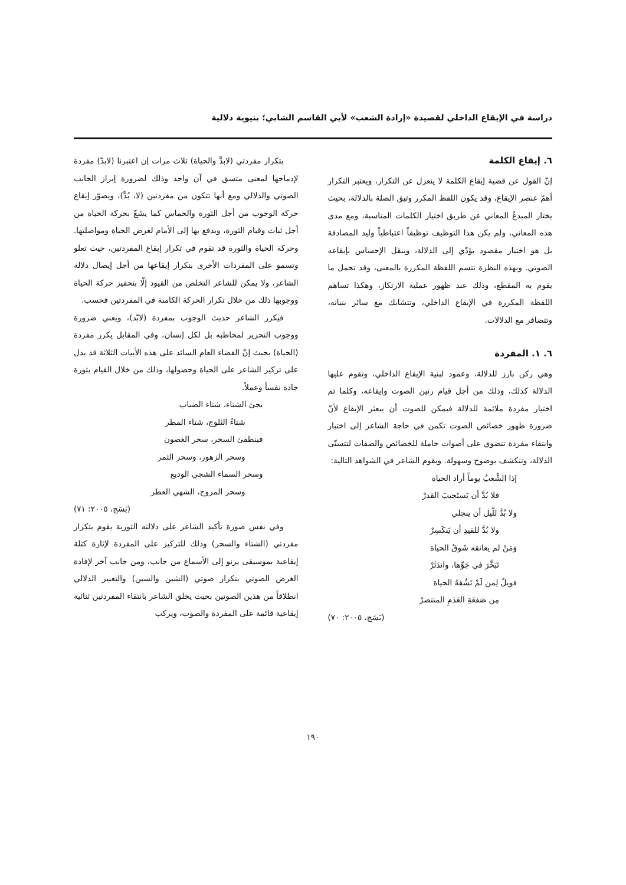دراسة في الإيقاع الداخلي لقصيدة «إرادة الشعب» لأبي القاسم الشابي؛ بنيوية دلالية
٦. إيقاع الكلمة
إنّ القول عن قضية إيقاع الكلمة لا ينعزل عن التكرار، ويعتبر التكرار أهمّ عنصر الإيقاع، وقد يكون اللفظ المكرر وثيق الصلة بالدلالة، بحيث يختار المبدعُ المعاني عن طريق اختيار الكلمات المناسبة، ومع مدى هذه المعاني، ولم يكن هذا التوظيف توظيفاً اعتباطياً وليد المصادفة بل هو اختيار مقصود يؤدّي إلى الدلالة، وينقل الإحساس بإيقاعه الصوتي. وبهذه النظرة تتسم اللفظة المكررة بالمعنى، وقد تحمل ما يقوم به المقطع، وذلك عند ظهور عملية الارتكاز، وهكذا تساهم اللفظة المكررة في الإيقاع الداخلي، وتتشابك مع سائر بنياته، وتتضافر مع الدلالات.
٦. ١. المفردة
وهي ركن بارز للدلالة، وعمود لبنية الإيقاع الداخلي، وتقوم عليها الدلالة كذلك، وذلك من أجل قيام رنين الصوت وإيقاعه، وكلما تم اختيار مفردة ملائمة للدلالة فيمكن للصوت أن يبعثر الإيقاع لأنّ ضرورة ظهور خصائص الصوت تكمن في حاجة الشاعر إلى اختيار وانتقاء مفردة تنضوي على أصوات حاملة للخصائص والصفات لتتسنّى الدلالة، وتنكشف بوضوح وسهولة. ويقوم الشاعر في الشواهد التالية:
إذا الشَّعبُ يوماً أراد الحياة
فلا بُدَّ أن يَستَجيبَ القدرْ
ولا بُدَّ للّيل أن ينجلي
ولا بُدَّ للقيدِ أن يَنكَسِرْ
وَمَنْ لم يعانقه شَوقُ الحياة
تَبَخَّرَ في جَوِّها، واندَثَرْ
فويلٌ لِمن لَمْ تَشُقهُ الحياة
مِن صَفعَةِ العَدَمِ المنتصرْ
(بَسَج، ٢٠٠٥: ٧٠)
بتكرار مفردتي (لابدَّ والحياة) ثلاث مرات إن اعتبرنا (لابدّ) مفردة لإدماجها لمعنى متسق في آن واحد وذلك لضرورة إبراز الجانب الصوتي والدلالي ومع أنها تتكون من مفردتين (لا، بُدَّ)، ويصوّر إيقاع حركة الوجوب من أجل الثورة والحماس كما يشعّ بحركة الحياة من أجل ثبات وقيام الثورة، ويدفع بها إلى الأمام لغرض الحياة ومواصلتها. وحركة الحياة والثورة قد تقوم في تكرار إيقاع المفردتين، حيث تعلو وتسمو على المفردات الأخرى بتكرار إيقاعها من أجل إيصال دلالة الشاعر، ولا يمكن للشاعر التخلص من القيود إلّا بتحفيز حركة الحياة ووجوبها ذلك من خلال تكرار الحركة الكامنة في المفردتين فحسب.
فيكرر الشاعر حديث الوجوب بمفردة (لابّد)، ويعني ضرورة ووجوب التحرير لمخاطبه بل لكل إنسان، وفي المقابل يكرر مفردة (الحياة) بحيث إنّ الفضاء العام السائد على هذه الأبيات الثلاثة قد يدل على تركيز الشاعر على الحياة وحصولها، وذلك من خلال القيام بثورة جادة نفساً وعملاً.
يجئ الشتاء، شتاء الضباب
شتاءُ الثلوج، شتاء المطر
فينطفئ السحر، سحر الغصون
وسحر الزهور، وسحر الثمر
وسحر السماء الشجي الوديع
وسحر المروج، الشهي العطر
(بَسَج، ٢٠٠٥: ٧١)
وفي نفس صورة تأكيد الشاعر على دلالته الثورية يقوم بتكرار مفردتي (الشتاء والسحر) وذلك للتركيز على المفردة لإثارة كتلة إيقاعية بموسيقى يرنو إلى الأسماع من جانب، ومن جانب آخر لإفادة الغرض الصوتي بتكرار صوتي (الشين والسين) والتعبير الدلالي انطلاقاً من هذين الصوتين بحيث يخلق الشاعر بانتقاء المفردتين ثنائية إيقاعية قائمة على المفردة والصوت، ويركب
١٩٠